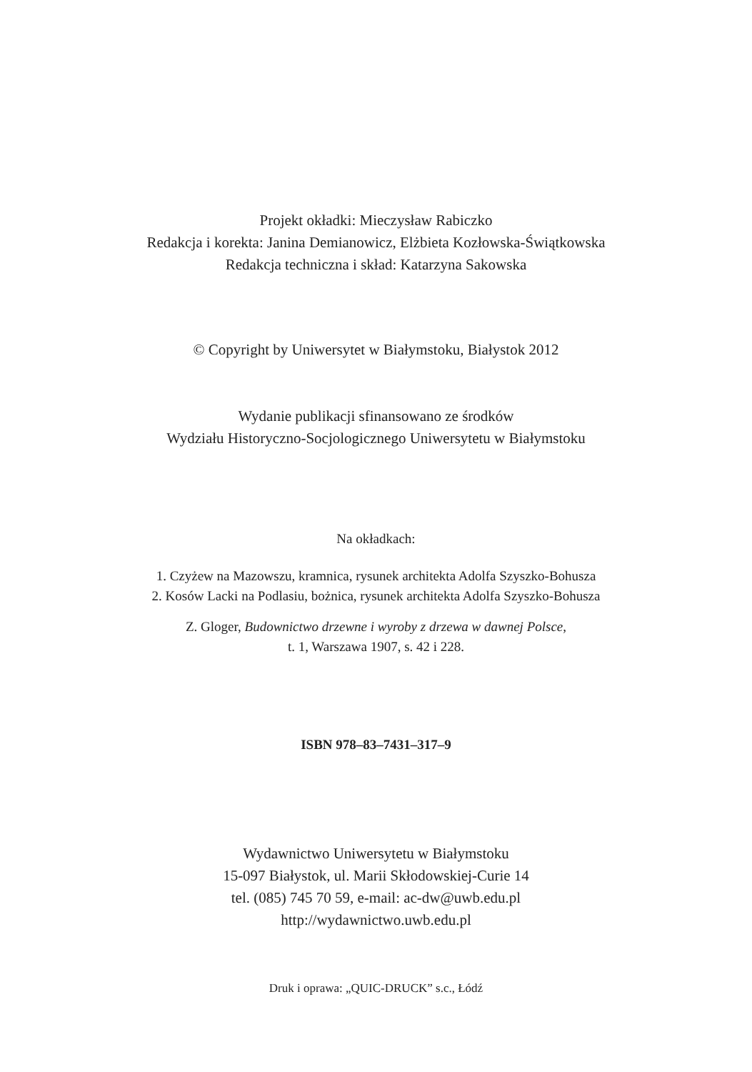Projekt okładki: Mieczysław Rabiczko
Redakcja i korekta: Janina Demianowicz, Elżbieta Kozłowska-Świątkowska
Redakcja techniczna i skład: Katarzyna Sakowska
© Copyright by Uniwersytet w Białymstoku, Białystok 2012
Wydanie publikacji sfinansowano ze środków
Wydziału Historyczno-Socjologicznego Uniwersytetu w Białymstoku
Na okładkach:
1. Czyżew na Mazowszu, kramnica, rysunek architekta Adolfa Szyszko-Bohusza
2. Kosów Lacki na Podlasiu, bożnica, rysunek architekta Adolfa Szyszko-Bohusza
Z. Gloger, Budownictwo drzewne i wyroby z drzewa w dawnej Polsce,
t. 1, Warszawa 1907, s. 42 i 228.
ISBN 978–83–7431–317–9
Wydawnictwo Uniwersytetu w Białymstoku
15-097 Białystok, ul. Marii Skłodowskiej-Curie 14
tel. (085) 745 70 59, e-mail: ac-dw@uwb.edu.pl
http://wydawnictwo.uwb.edu.pl
Druk i oprawa: „QUIC-DRUCK” s.c., Łódź